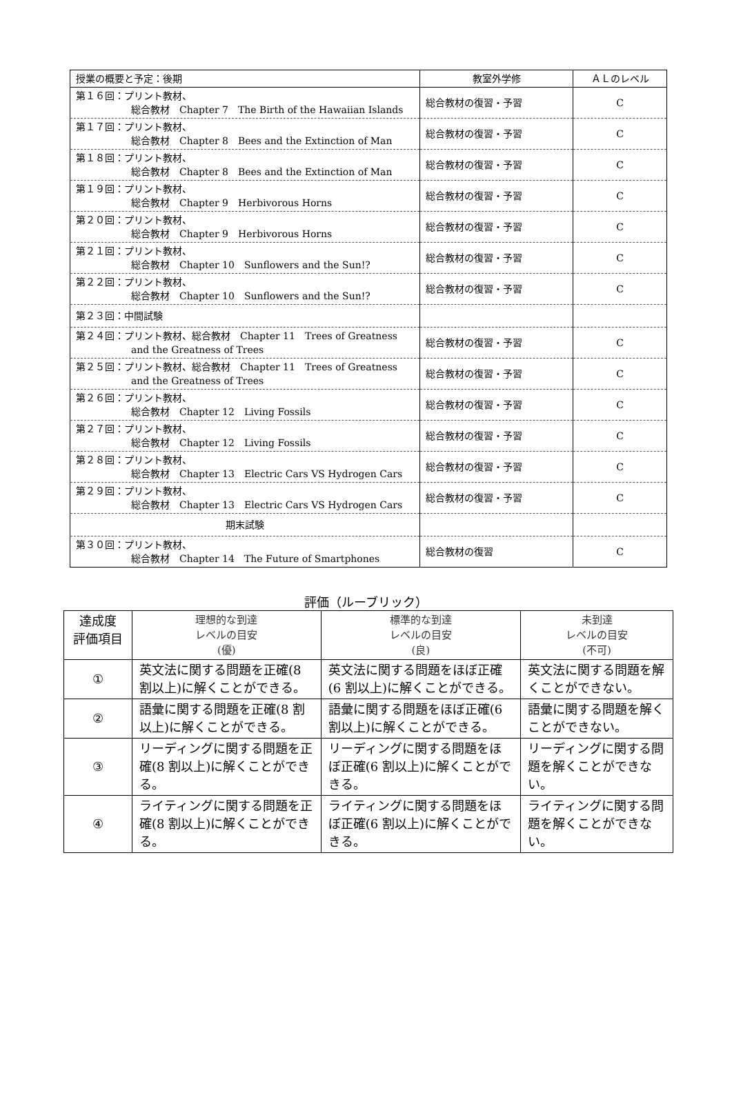| 授業の概要と予定：後期 | 教室外学修 | ＡＬのレベル |
| 第１６回：プリント教材、 総合教材 Chapter 7 The Birth of the Hawaiian Islands | 総合教材の復習・予習 | C |
| 第１７回：プリント教材、 総合教材 Chapter 8 Bees and the Extinction of Man | 総合教材の復習・予習 | C |
| 第１８回：プリント教材、 総合教材 Chapter 8 Bees and the Extinction of Man | 総合教材の復習・予習 | C |
| 第１９回：プリント教材、 総合教材 Chapter 9 Herbivorous Horns | 総合教材の復習・予習 | C |
| 第２０回：プリント教材、 総合教材 Chapter 9 Herbivorous Horns | 総合教材の復習・予習 | C |
| 第２１回：プリント教材、 総合教材 Chapter 10 Sunflowers and the Sun!? | 総合教材の復習・予習 | C |
| 第２２回：プリント教材、 総合教材 Chapter 10 Sunflowers and the Sun!? | 総合教材の復習・予習 | C |
| 第２３回：中間試験 | | |
| 第２４回：プリント教材、総合教材 Chapter 11 Trees of Greatness and the Greatness of Trees | 総合教材の復習・予習 | C |
| 第２５回：プリント教材、総合教材 Chapter 11 Trees of Greatness and the Greatness of Trees | 総合教材の復習・予習 | C |
| 第２６回：プリント教材、 総合教材 Chapter 12 Living Fossils | 総合教材の復習・予習 | C |
| 第２７回：プリント教材、 総合教材 Chapter 12 Living Fossils | 総合教材の復習・予習 | C |
| 第２８回：プリント教材、 総合教材 Chapter 13 Electric Cars VS Hydrogen Cars | 総合教材の復習・予習 | C |
| 第２９回：プリント教材、 総合教材 Chapter 13 Electric Cars VS Hydrogen Cars | 総合教材の復習・予習 | C |
| 期末試験 | | |
| 第３０回：プリント教材、 総合教材 Chapter 14 The Future of Smartphones | 総合教材の復習 | C |
評価（ルーブリック）
| 達成度 評価項目 | 理想的な到達 レベルの目安 (優) | 標準的な到達 レベルの目安 (良) | 未到達 レベルの目安 (不可) |
| ① | 英文法に関する問題を正確(8 割以上)に解くことができる。 | 英文法に関する問題をほぼ正確(6 割以上)に解くことができる。 | 英文法に関する問題を解くことができない。 |
| ② | 語彙に関する問題を正確(8 割以上)に解くことができる。 | 語彙に関する問題をほぼ正確(6 割以上)に解くことができる。 | 語彙に関する問題を解くことができない。 |
| ③ | リーディングに関する問題を正確(8 割以上)に解くことができる。 | リーディングに関する問題をほぼ正確(6 割以上)に解くことができる。 | リーディングに関する問題を解くことができない。 |
| ④ | ライティングに関する問題を正確(8 割以上)に解くことができる。 | ライティングに関する問題をほぼ正確(6 割以上)に解くことができる。 | ライティングに関する問題を解くことができない。 |